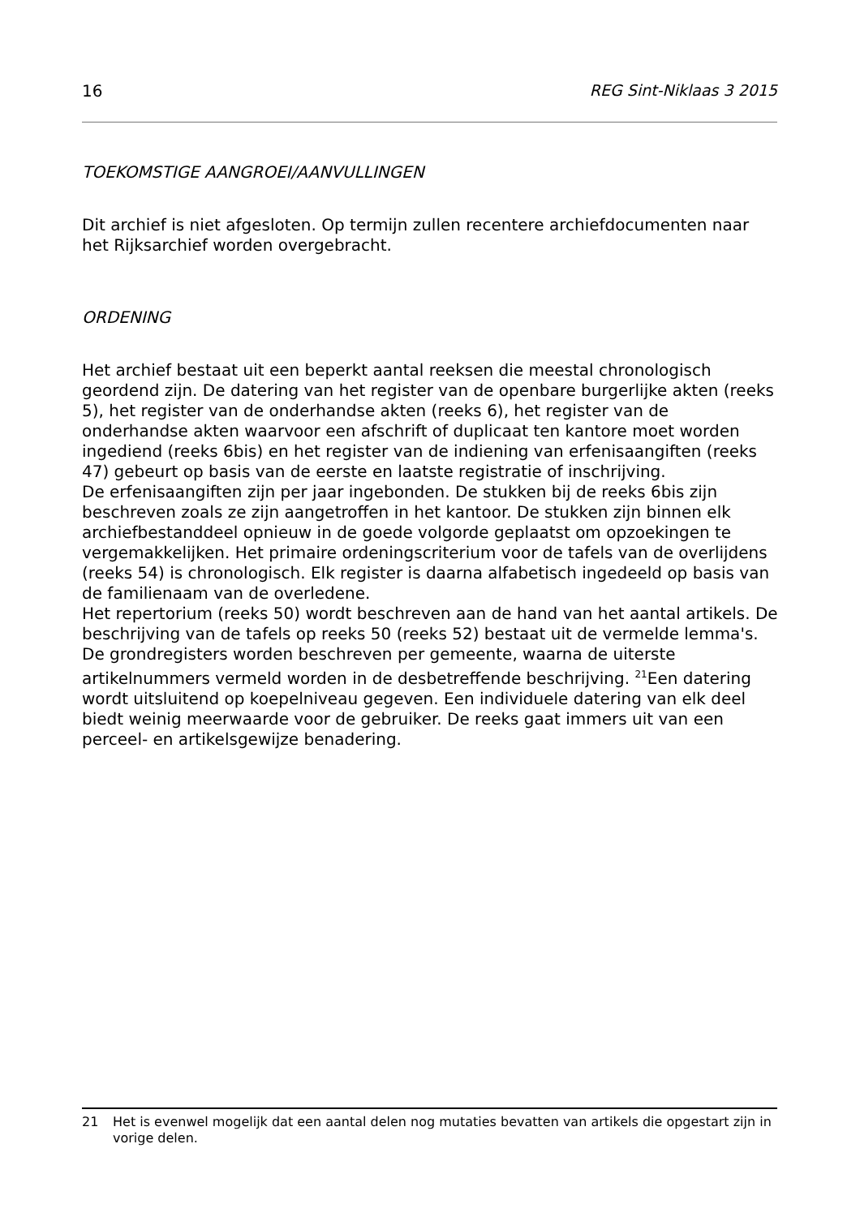16 REG Sint-Niklaas 3 2015
TOEKOMSTIGE AANGROEI/AANVULLINGEN
Dit archief is niet afgesloten. Op termijn zullen recentere archiefdocumenten naar het Rijksarchief worden overgebracht.
ORDENING
Het archief bestaat uit een beperkt aantal reeksen die meestal chronologisch geordend zijn. De datering van het register van de openbare burgerlijke akten (reeks 5), het register van de onderhandse akten (reeks 6), het register van de onderhandse akten waarvoor een afschrift of duplicaat ten kantore moet worden ingediend (reeks 6bis) en het register van de indiening van erfenisaangiften (reeks 47) gebeurt op basis van de eerste en laatste registratie of inschrijving.
De erfenisaangiften zijn per jaar ingebonden. De stukken bij de reeks 6bis zijn beschreven zoals ze zijn aangetroffen in het kantoor. De stukken zijn binnen elk archiefbestanddeel opnieuw in de goede volgorde geplaatst om opzoekingen te vergemakkelijken. Het primaire ordeningscriterium voor de tafels van de overlijdens (reeks 54) is chronologisch. Elk register is daarna alfabetisch ingedeeld op basis van de familienaam van de overledene.
Het repertorium (reeks 50) wordt beschreven aan de hand van het aantal artikels. De beschrijving van de tafels op reeks 50 (reeks 52) bestaat uit de vermelde lemma's. De grondregisters worden beschreven per gemeente, waarna de uiterste artikelnummers vermeld worden in de desbetreffende beschrijving. <sup>21</sup>Een datering wordt uitsluitend op koepelniveau gegeven. Een individuele datering van elk deel biedt weinig meerwaarde voor de gebruiker. De reeks gaat immers uit van een perceel- en artikelsgewijze benadering.
21 Het is evenwel mogelijk dat een aantal delen nog mutaties bevatten van artikels die opgestart zijn in vorige delen.